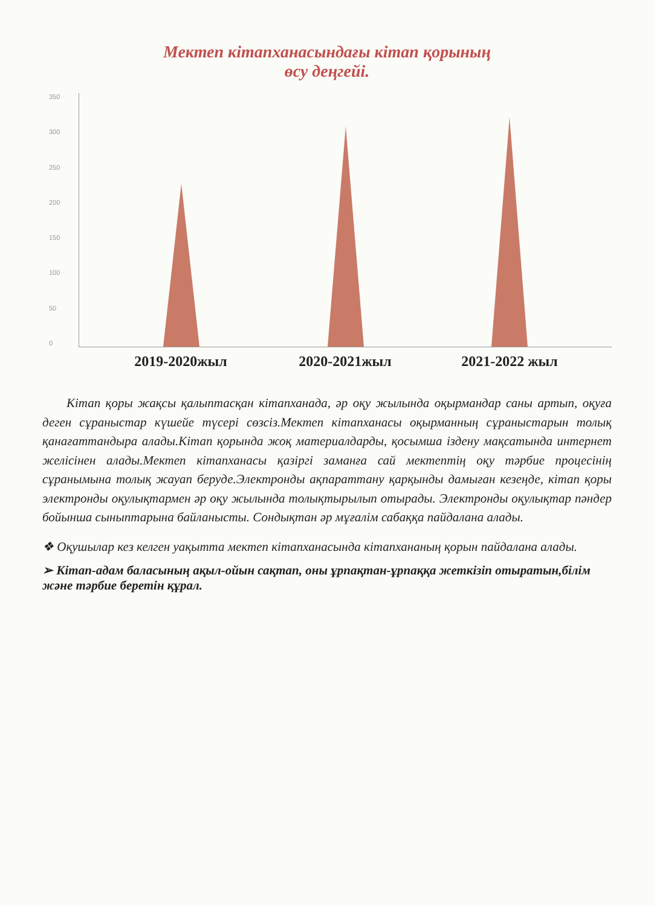Мектеп кітапханасындағы кітап қорының
өсу деңгейі.
350
300
250
200
150
100
50
0
2019-2020жыл 2020-2021жыл 2021-2022 жыл
Кітап қоры жақсы қалыптасқан кітапханада, әр оқу жылында оқырмандар саны артып, оқуға деген сұраныстар күшейе түсері сөзсіз.Мектеп кітапханасы оқырманның сұраныстарын толық қанағаттандыра алады.Кітап қорында жоқ материалдарды, қосымша іздену мақсатында интернет желісінен алады.Мектеп кітапханасы қазіргі заманға сай мектептің оқу тәрбие процесінің сұранымына толық жауап беруде.Электронды ақпараттану қарқынды дамыған кезеңде, кітап қоры электронды оқулықтармен әр оқу жылында толықтырылып отырады. Электронды оқулықтар пәндер бойынша сыныптарына байланысты. Сондықтан әр мұғалім сабаққа пайдалана алады.
❖ Оқушылар кез келген уақытта мектеп кітапханасында кітапхананың қорын пайдалана алады.
➢ Кітап-адам баласының ақыл-ойын сақтап, оны ұрпақтан-ұрпаққа жеткізіп отыратын,білім және тәрбие беретін құрал.